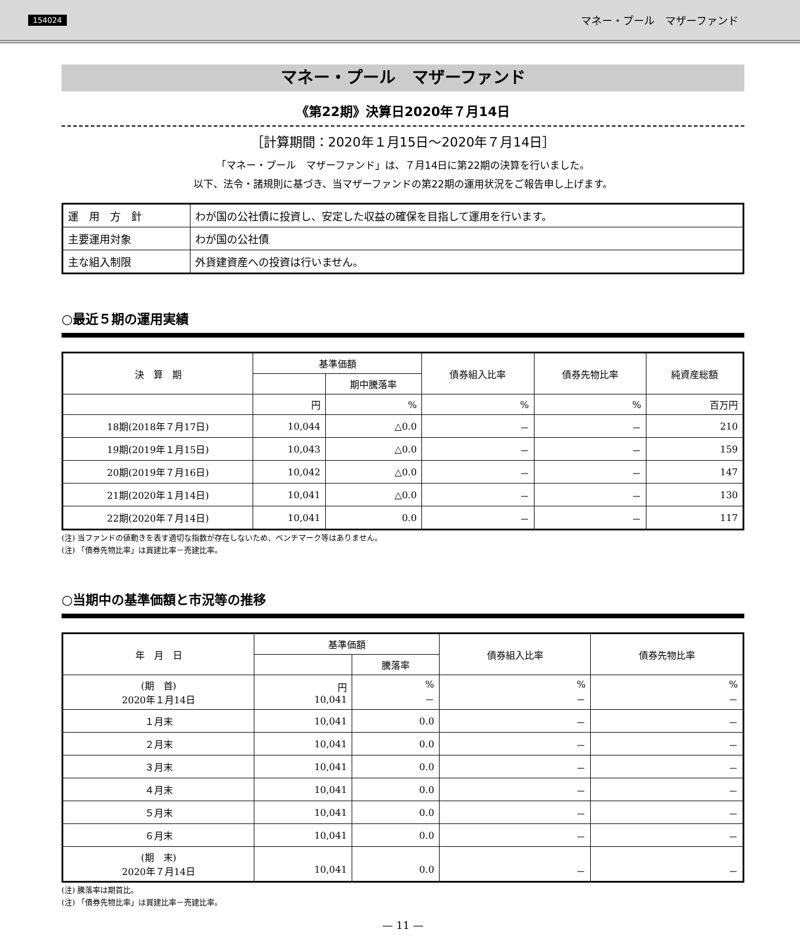154024 マネー・プール　マザーファンド
マネー・プール　マザーファンド
《第22期》決算日2020年７月14日
［計算期間：2020年１月15日～2020年７月14日］
「マネー・プール　マザーファンド」は、７月14日に第22期の決算を行いました。
以下、法令・諸規則に基づき、当マザーファンドの第22期の運用状況をご報告申し上げます。
| 運 用 方 針 | わが国の公社債に投資し、安定した収益の確保を目指して運用を行います。 |
| 主要運用対象 | わが国の公社債 |
| 主な組入制限 | 外貨建資産への投資は行いません。 |
○最近５期の運用実績
| 決 算 期 | 基準価額 | | 債券組入比率 | 債券先物比率 | 純資産総額 |
| --- | --- | --- | --- | --- | --- |
| | | 期中騰落率 | | | |
| | 円 | % | % | % | 百万円 |
| 18期(2018年７月17日) | 10,044 | △0.0 | － | － | 210 |
| 19期(2019年１月15日) | 10,043 | △0.0 | － | － | 159 |
| 20期(2019年７月16日) | 10,042 | △0.0 | － | － | 147 |
| 21期(2020年１月14日) | 10,041 | △0.0 | － | － | 130 |
| 22期(2020年７月14日) | 10,041 | 0.0 | － | － | 117 |
(注) 当ファンドの値動きを表す適切な指数が存在しないため、ベンチマーク等はありません。
(注) 「債券先物比率」は買建比率－売建比率。
○当期中の基準価額と市況等の推移
| 年 月 日 | 基準価額 | | 債券組入比率 | 債券先物比率 |
| --- | --- | --- | --- | --- |
| | | 騰落率 | | |
| (期 首) 2020年１月14日 | 円 10,041 | % － | % － | % － |
| １月末 | 10,041 | 0.0 | － | － |
| ２月末 | 10,041 | 0.0 | － | － |
| ３月末 | 10,041 | 0.0 | － | － |
| ４月末 | 10,041 | 0.0 | － | － |
| ５月末 | 10,041 | 0.0 | － | － |
| ６月末 | 10,041 | 0.0 | － | － |
| (期 末) 2020年７月14日 | 10,041 | 0.0 | － | － |
(注) 騰落率は期首比。
(注) 「債券先物比率」は買建比率－売建比率。
— 11 —